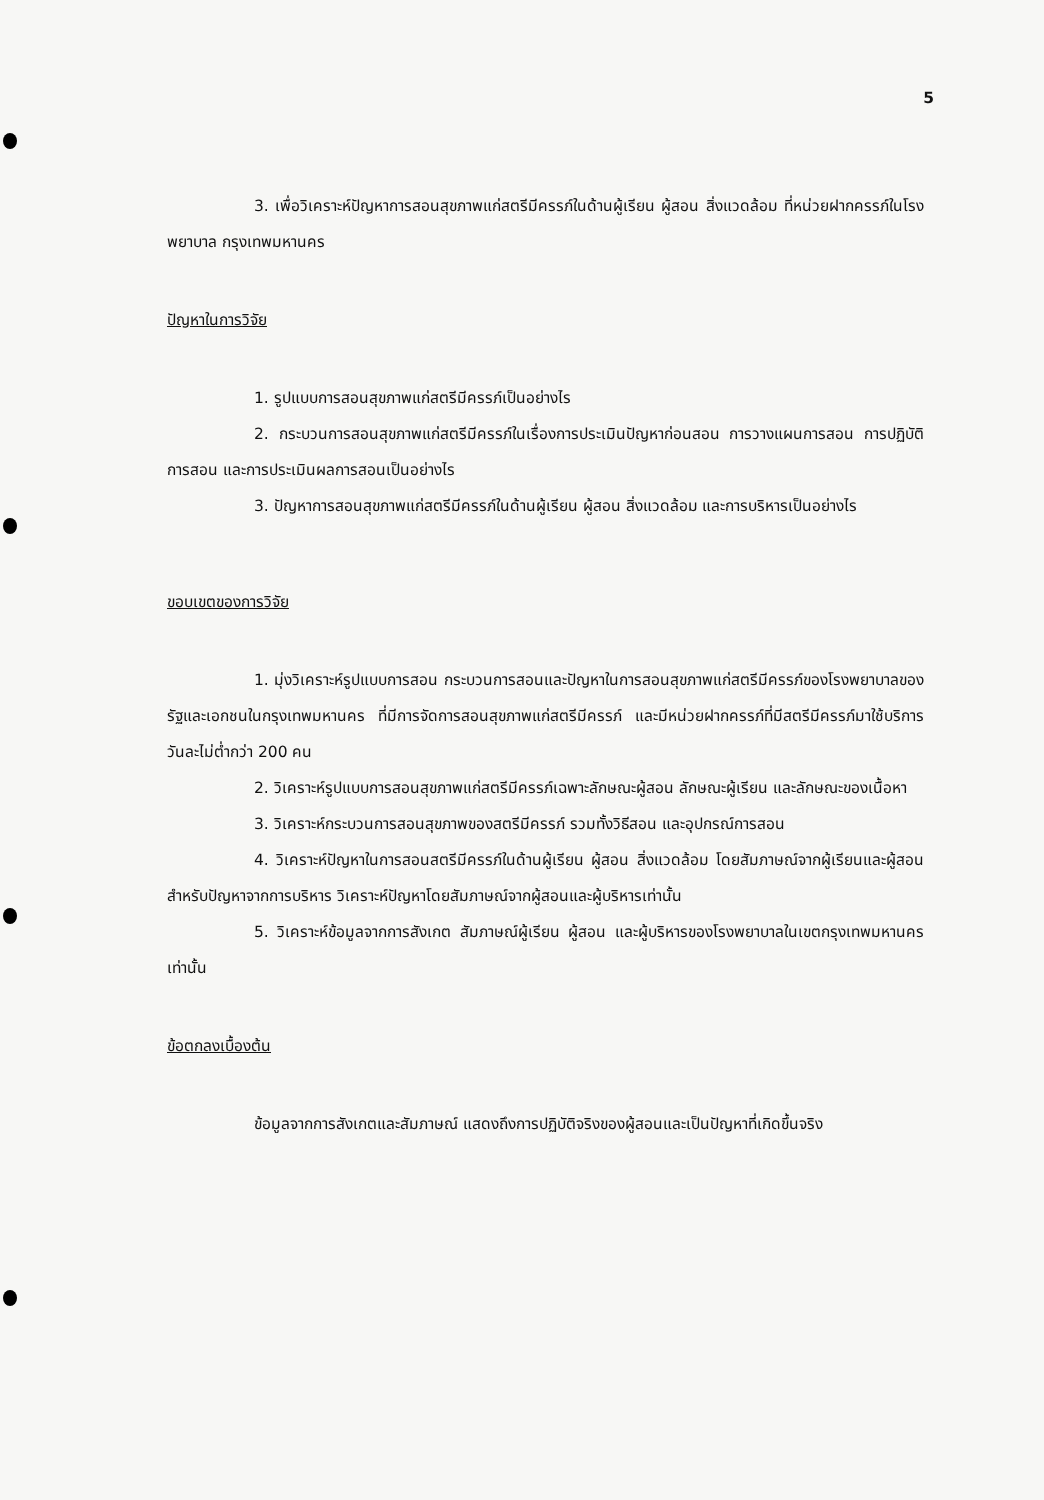5
3. เพื่อวิเคราะห์ปัญหาการสอนสุขภาพแก่สตรีมีครรภ์ในด้านผู้เรียน ผู้สอน สิ่งแวดล้อม ที่หน่วยฝากครรภ์ในโรงพยาบาล กรุงเทพมหานคร
ปัญหาในการวิจัย
1. รูปแบบการสอนสุขภาพแก่สตรีมีครรภ์เป็นอย่างไร
2. กระบวนการสอนสุขภาพแก่สตรีมีครรภ์ในเรื่องการประเมินปัญหาก่อนสอน การวางแผนการสอน การปฏิบัติการสอน และการประเมินผลการสอนเป็นอย่างไร
3. ปัญหาการสอนสุขภาพแก่สตรีมีครรภ์ในด้านผู้เรียน ผู้สอน สิ่งแวดล้อม และการบริหารเป็นอย่างไร
ขอบเขตของการวิจัย
1. มุ่งวิเคราะห์รูปแบบการสอน กระบวนการสอนและปัญหาในการสอนสุขภาพแก่สตรีมีครรภ์ของโรงพยาบาลของรัฐและเอกชนในกรุงเทพมหานคร ที่มีการจัดการสอนสุขภาพแก่สตรีมีครรภ์ และมีหน่วยฝากครรภ์ที่มีสตรีมีครรภ์มาใช้บริการวันละไม่ต่ำกว่า 200 คน
2. วิเคราะห์รูปแบบการสอนสุขภาพแก่สตรีมีครรภ์เฉพาะลักษณะผู้สอน ลักษณะผู้เรียน และลักษณะของเนื้อหา
3. วิเคราะห์กระบวนการสอนสุขภาพของสตรีมีครรภ์ รวมทั้งวิธีสอน และอุปกรณ์การสอน
4. วิเคราะห์ปัญหาในการสอนสตรีมีครรภ์ในด้านผู้เรียน ผู้สอน สิ่งแวดล้อม โดยสัมภาษณ์จากผู้เรียนและผู้สอน สำหรับปัญหาจากการบริหาร วิเคราะห์ปัญหาโดยสัมภาษณ์จากผู้สอนและผู้บริหารเท่านั้น
5. วิเคราะห์ข้อมูลจากการสังเกต สัมภาษณ์ผู้เรียน ผู้สอน และผู้บริหารของโรงพยาบาลในเขตกรุงเทพมหานครเท่านั้น
ข้อตกลงเบื้องต้น
ข้อมูลจากการสังเกตและสัมภาษณ์ แสดงถึงการปฏิบัติจริงของผู้สอนและเป็นปัญหาที่เกิดขึ้นจริง